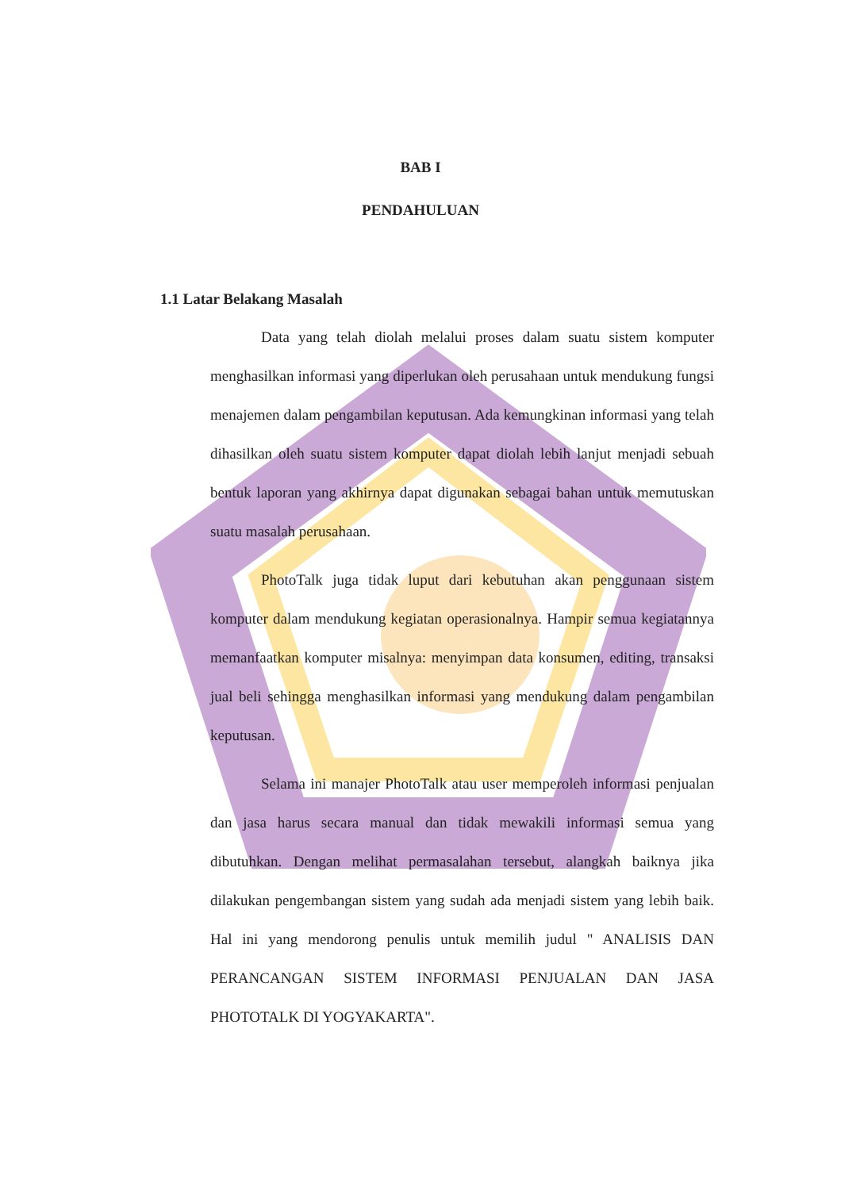BAB I
PENDAHULUAN
1.1 Latar Belakang Masalah
Data yang telah diolah melalui proses dalam suatu sistem komputer menghasilkan informasi yang diperlukan oleh perusahaan untuk mendukung fungsi menajemen dalam pengambilan keputusan. Ada kemungkinan informasi yang telah dihasilkan oleh suatu sistem komputer dapat diolah lebih lanjut menjadi sebuah bentuk laporan yang akhirnya dapat digunakan sebagai bahan untuk memutuskan suatu masalah perusahaan.
PhotoTalk juga tidak luput dari kebutuhan akan penggunaan sistem komputer dalam mendukung kegiatan operasionalnya. Hampir semua kegiatannya memanfaatkan komputer misalnya: menyimpan data konsumen, editing, transaksi jual beli sehingga menghasilkan informasi yang mendukung dalam pengambilan keputusan.
Selama ini manajer PhotoTalk atau user memperoleh informasi penjualan dan jasa harus secara manual dan tidak mewakili informasi semua yang dibutuhkan. Dengan melihat permasalahan tersebut, alangkah baiknya jika dilakukan pengembangan sistem yang sudah ada menjadi sistem yang lebih baik. Hal ini yang mendorong penulis untuk memilih judul " ANALISIS DAN PERANCANGAN SISTEM INFORMASI PENJUALAN DAN JASA PHOTOTALK DI YOGYAKARTA".